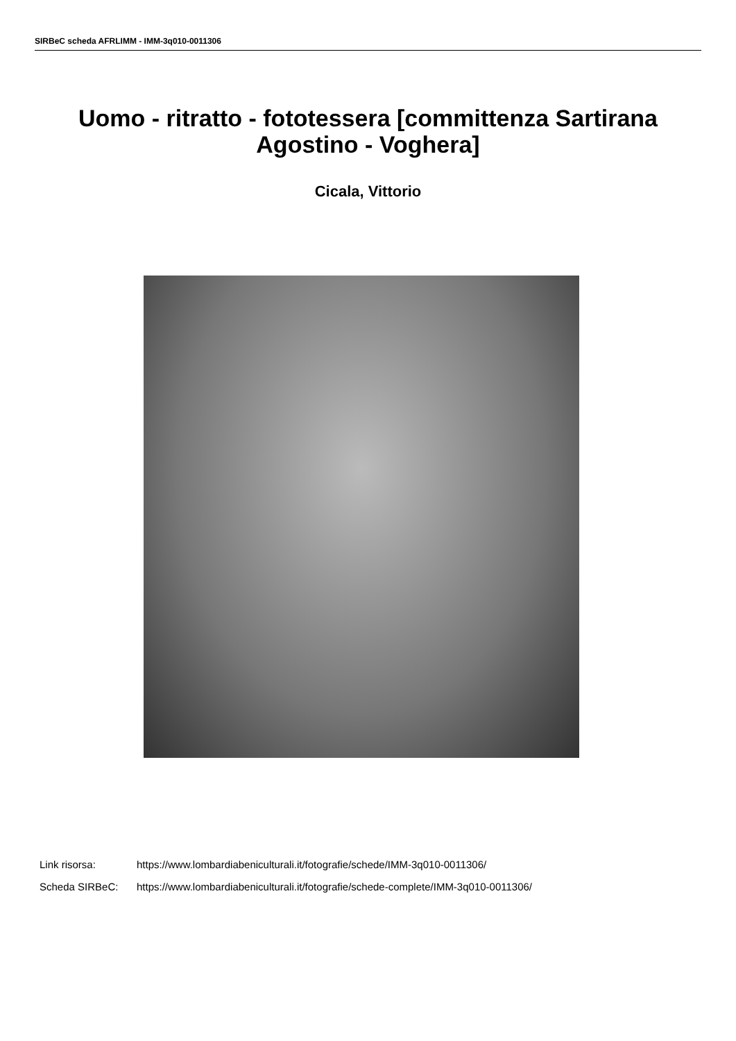SIRBeC scheda AFRLIMM - IMM-3q010-0011306
Uomo - ritratto - fototessera [committenza Sartirana Agostino - Voghera]
Cicala, Vittorio
Link risorsa: https://www.lombardiabeniculturali.it/fotografie/schede/IMM-3q010-0011306/
Scheda SIRBeC: https://www.lombardiabeniculturali.it/fotografie/schede-complete/IMM-3q010-0011306/